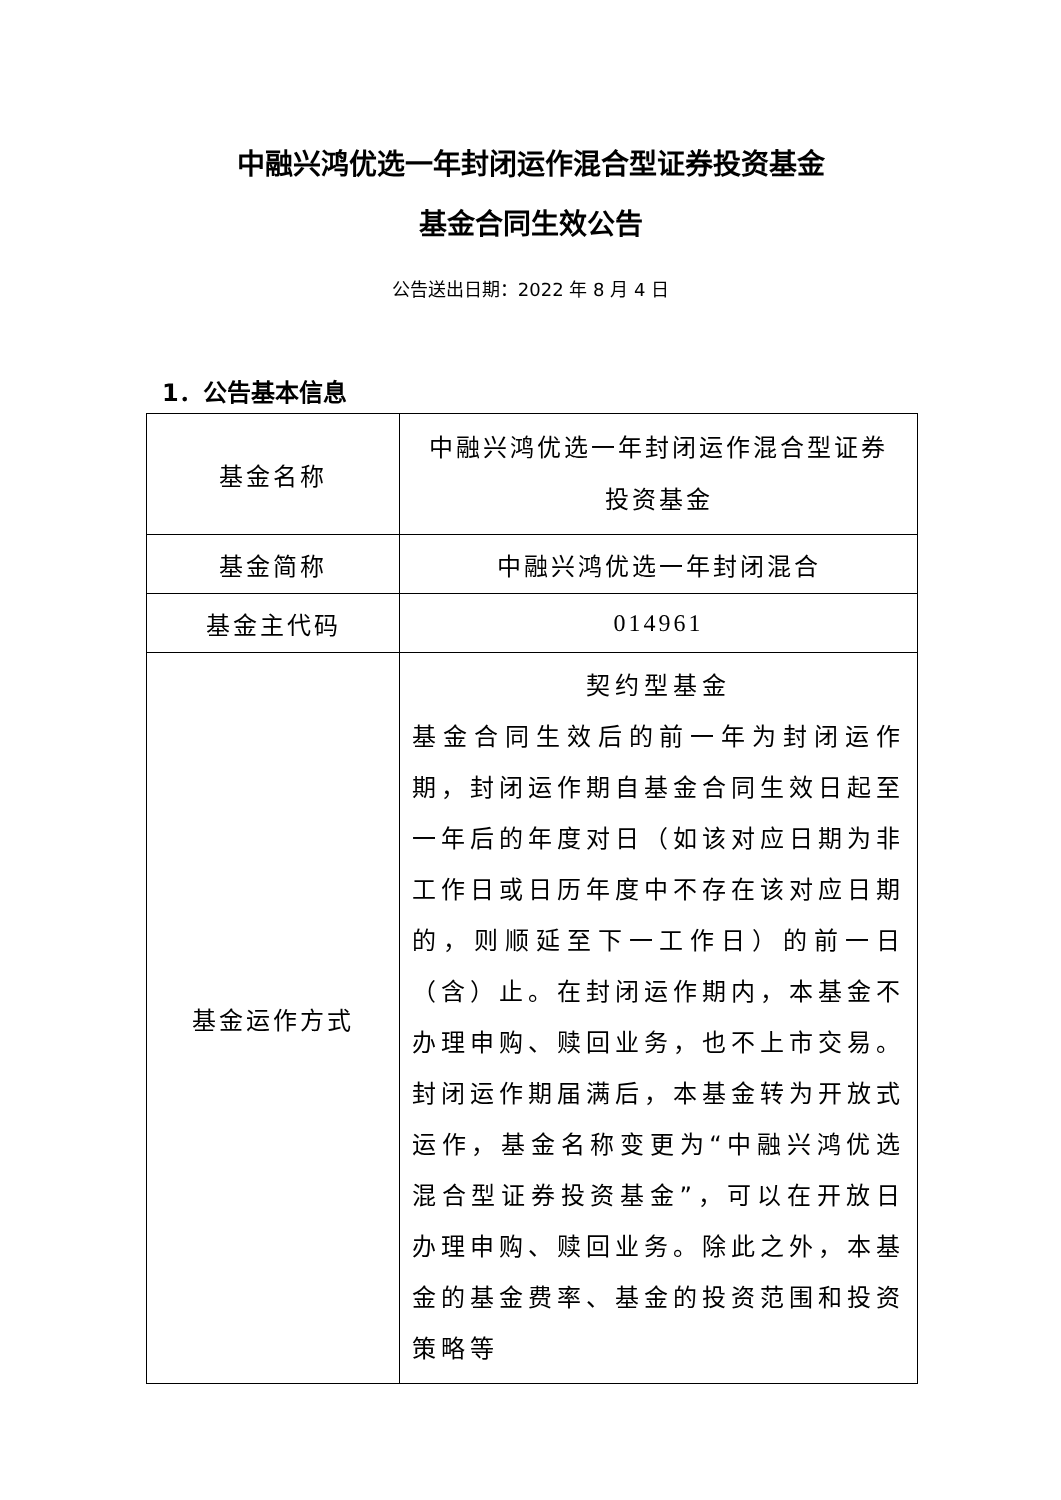中融兴鸿优选一年封闭运作混合型证券投资基金
基金合同生效公告
公告送出日期：2022 年 8 月 4 日
1．公告基本信息
| 基金名称 | 中融兴鸿优选一年封闭运作混合型证券 投资基金 |
| 基金简称 | 中融兴鸿优选一年封闭混合 |
| 基金主代码 | 014961 |
| 基金运作方式 | 契约型基金 基金合同生效后的前一年为封闭运作期，封闭运作期自基金合同生效日起至一年后的年度对日（如该对应日期为非工作日或日历年度中不存在该对应日期的，则顺延至下一工作日）的前一日（含）止。在封闭运作期内，本基金不办理申购、赎回业务，也不上市交易。 封闭运作期届满后，本基金转为开放式运作，基金名称变更为“中融兴鸿优选混合型证券投资基金”，可以在开放日办理申购、赎回业务。除此之外，本基金的基金费率、基金的投资范围和投资策略等 |